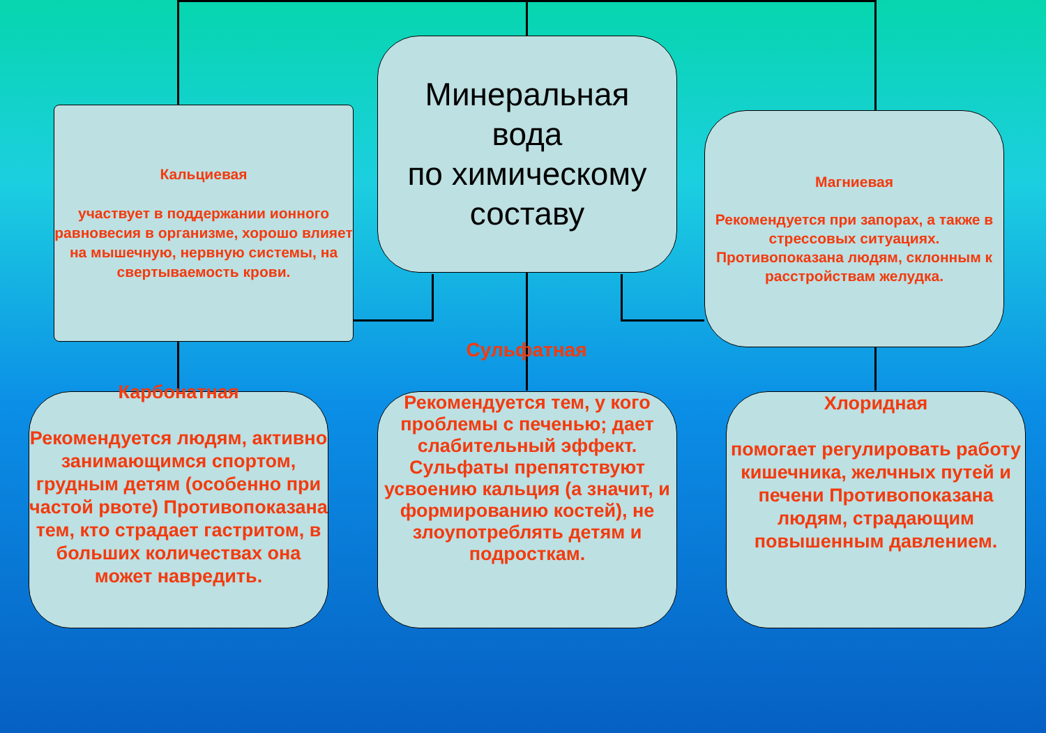Минеральная
вода
по химическому
составу
Кальциевая
участвует в поддержании ионного равновесия в организме, хорошо влияет на мышечную, нервную системы, на свертываемость крови.
Магниевая
Рекомендуется при запорах, а также в стрессовых ситуациях. Противопоказана людям, склонным к расстройствам желудка.
Сульфатная
Карбонатная
Рекомендуется людям, активно занимающимся спортом, грудным детям (особенно при частой рвоте) Противопоказана тем, кто страдает гастритом, в больших количествах она может навредить.
Рекомендуется тем, у кого проблемы с печенью; дает слабительный эффект. Сульфаты препятствуют усвоению кальция (а значит, и формированию костей), не злоупотреблять детям и подросткам.
Хлоридная
помогает регулировать работу кишечника, желчных путей и печени Противопоказана людям, страдающим повышенным давлением.